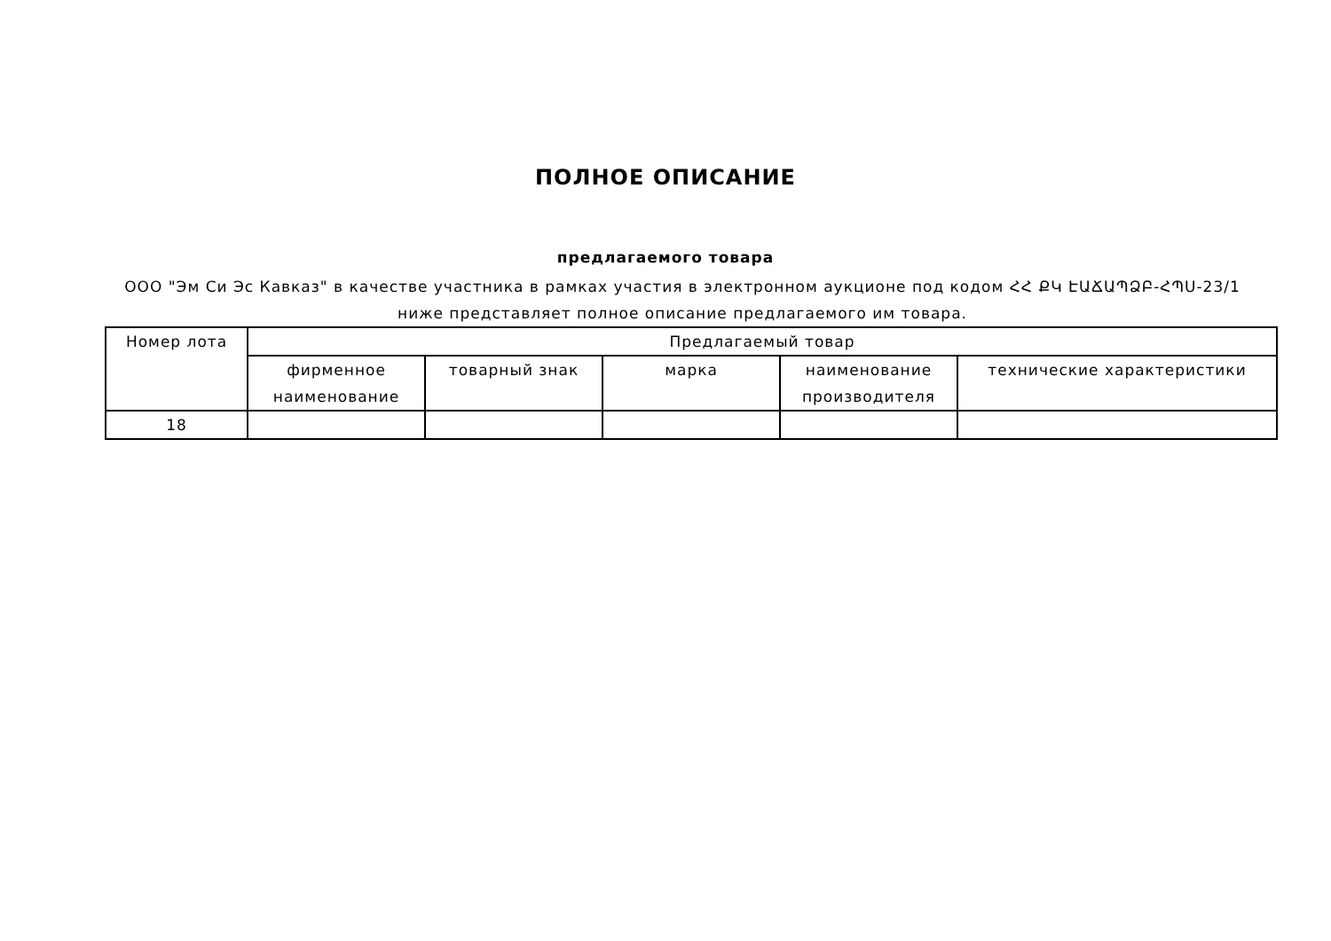ПОЛНОЕ ОПИСАНИЕ
предлагаемого товара
ООО "Эм Си Эс Кавказ" в качестве участника в рамках участия в электронном аукционе под кодом ՀՀ ՔԿ ԷԱՃԱՊՁԲ-ՀՊՍ-23/1 ниже представляет полное описание предлагаемого им товара.
| Номер лота | Предлагаемый товар | | | | |
| --- | --- | --- | --- | --- | --- |
| | фирменное наименование | товарный знак | марка | наименование производителя | технические характеристики |
| 18 | | | | | |